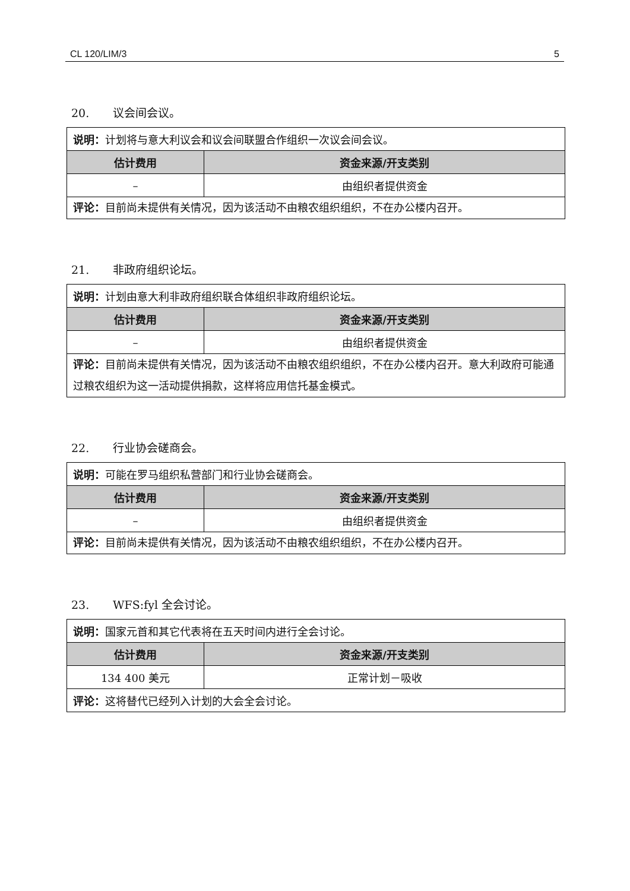CL 120/LIM/3 5
20. 议会间会议。
| 说明： 计划将与意大利议会和议会间联盟合作组织一次议会间会议。 | |
| 估计费用 | 资金来源/开支类别 |
| – | 由组织者提供资金 |
| 评论： 目前尚未提供有关情况，因为该活动不由粮农组织组织，不在办公楼内召开。 | |
21. 非政府组织论坛。
| 说明： 计划由意大利非政府组织联合体组织非政府组织论坛。 | |
| 估计费用 | 资金来源/开支类别 |
| – | 由组织者提供资金 |
| 评论： 目前尚未提供有关情况，因为该活动不由粮农组织组织，不在办公楼内召开。意大利政府可能通过粮农组织为这一活动提供捐款，这样将应用信托基金模式。 | |
22. 行业协会磋商会。
| 说明： 可能在罗马组织私营部门和行业协会磋商会。 | |
| 估计费用 | 资金来源/开支类别 |
| – | 由组织者提供资金 |
| 评论： 目前尚未提供有关情况，因为该活动不由粮农组织组织，不在办公楼内召开。 | |
23. WFS:fyl 全会讨论。
| 说明： 国家元首和其它代表将在五天时间内进行全会讨论。 | |
| 估计费用 | 资金来源/开支类别 |
| 134 400 美元 | 正常计划－吸收 |
| 评论： 这将替代已经列入计划的大会全会讨论。 | |